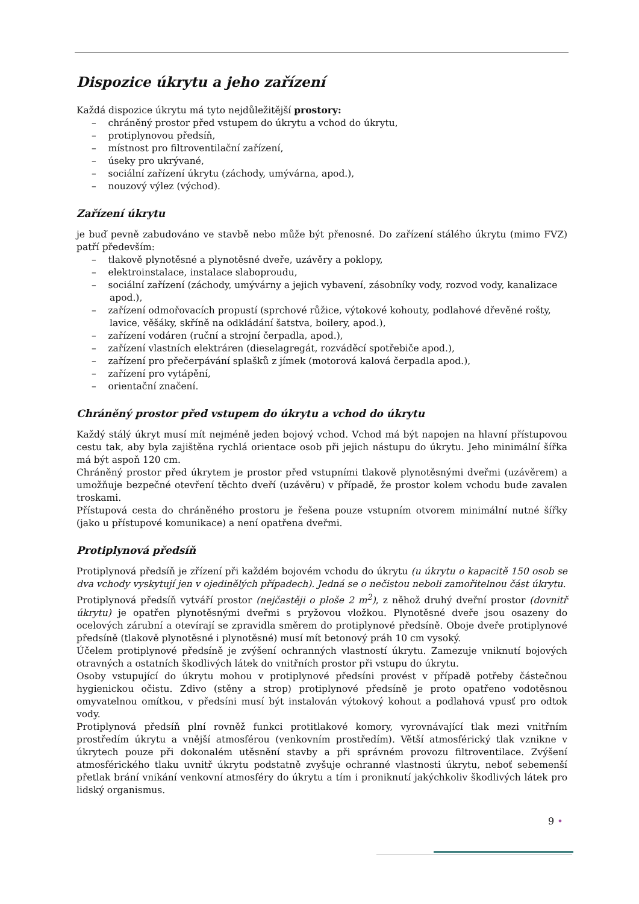Dispozice úkrytu a jeho zařízení
Každá dispozice úkrytu má tyto nejdůležitější prostory:
– chráněný prostor před vstupem do úkrytu a vchod do úkrytu,
– protiplynovou předsíň,
– místnost pro filtroventilační zařízení,
– úseky pro ukrývané,
– sociální zařízení úkrytu (záchody, umývárna, apod.),
– nouzový výlez (východ).
Zařízení úkrytu
je buď pevně zabudováno ve stavbě nebo může být přenosné. Do zařízení stálého úkrytu (mimo FVZ) patří především:
– tlakově plynotěsné a plynotěsné dveře, uzávěry a poklopy,
– elektroinstalace, instalace slaboproudu,
– sociální zařízení (záchody, umývárny a jejich vybavení, zásobníky vody, rozvod vody, kanalizace apod.),
– zařízení odmořovacích propustí (sprchové růžice, výtokové kohouty, podlahové dřevěné rošty, lavice, věšáky, skříně na odkládání šatstva, boilery, apod.),
– zařízení vodáren (ruční a strojní čerpadla, apod.),
– zařízení vlastních elektráren (dieselagregát, rozváděcí spotřebiče apod.),
– zařízení pro přečerpávání splašků z jímek (motorová kalová čerpadla apod.),
– zařízení pro vytápění,
– orientační značení.
Chráněný prostor před vstupem do úkrytu a vchod do úkrytu
Každý stálý úkryt musí mít nejméně jeden bojový vchod. Vchod má být napojen na hlavní přístupovou cestu tak, aby byla zajištěna rychlá orientace osob při jejich nástupu do úkrytu. Jeho minimální šířka má být aspoň 120 cm.
Chráněný prostor před úkrytem je prostor před vstupními tlakově plynotěsnými dveřmi (uzávěrem) a umožňuje bezpečné otevření těchto dveří (uzávěru) v případě, že prostor kolem vchodu bude zavalen troskami.
Přístupová cesta do chráněného prostoru je řešena pouze vstupním otvorem minimální nutné šířky (jako u přístupové komunikace) a není opatřena dveřmi.
Protiplynová předsíň
Protiplynová předsíň je zřízení při každém bojovém vchodu do úkrytu (u úkrytu o kapacitě 150 osob se dva vchody vyskytují jen v ojedinělých případech). Jedná se o nečistou neboli zamořitelnou část úkrytu.
Protiplynová předsíň vytváří prostor (nejčastěji o ploše 2 m<sup>2</sup>), z něhož druhý dveřní prostor (dovnitř úkrytu) je opatřen plynotěsnými dveřmi s pryžovou vložkou. Plynotěsné dveře jsou osazeny do ocelových zárubní a otevírají se zpravidla směrem do protiplynové předsíně. Oboje dveře protiplynové předsíně (tlakově plynotěsné i plynotěsné) musí mít betonový práh 10 cm vysoký.
Účelem protiplynové předsíně je zvýšení ochranných vlastností úkrytu. Zamezuje vniknutí bojových otravných a ostatních škodlivých látek do vnitřních prostor při vstupu do úkrytu.
Osoby vstupující do úkrytu mohou v protiplynové předsíni provést v případě potřeby částečnou hygienickou očistu. Zdivo (stěny a strop) protiplynové předsíně je proto opatřeno vodotěsnou omyvatelnou omítkou, v předsíni musí být instalován výtokový kohout a podlahová vpusť pro odtok vody.
Protiplynová předsíň plní rovněž funkci protitlakové komory, vyrovnávající tlak mezi vnitřním prostředím úkrytu a vnější atmosférou (venkovním prostředím). Větší atmosférický tlak vznikne v úkrytech pouze při dokonalém utěsnění stavby a při správném provozu filtroventilace. Zvýšení atmosférického tlaku uvnitř úkrytu podstatně zvyšuje ochranné vlastnosti úkrytu, neboť sebemenší přetlak brání vnikání venkovní atmosféry do úkrytu a tím i proniknutí jakýchkoliv škodlivých látek pro lidský organismus.
9 •